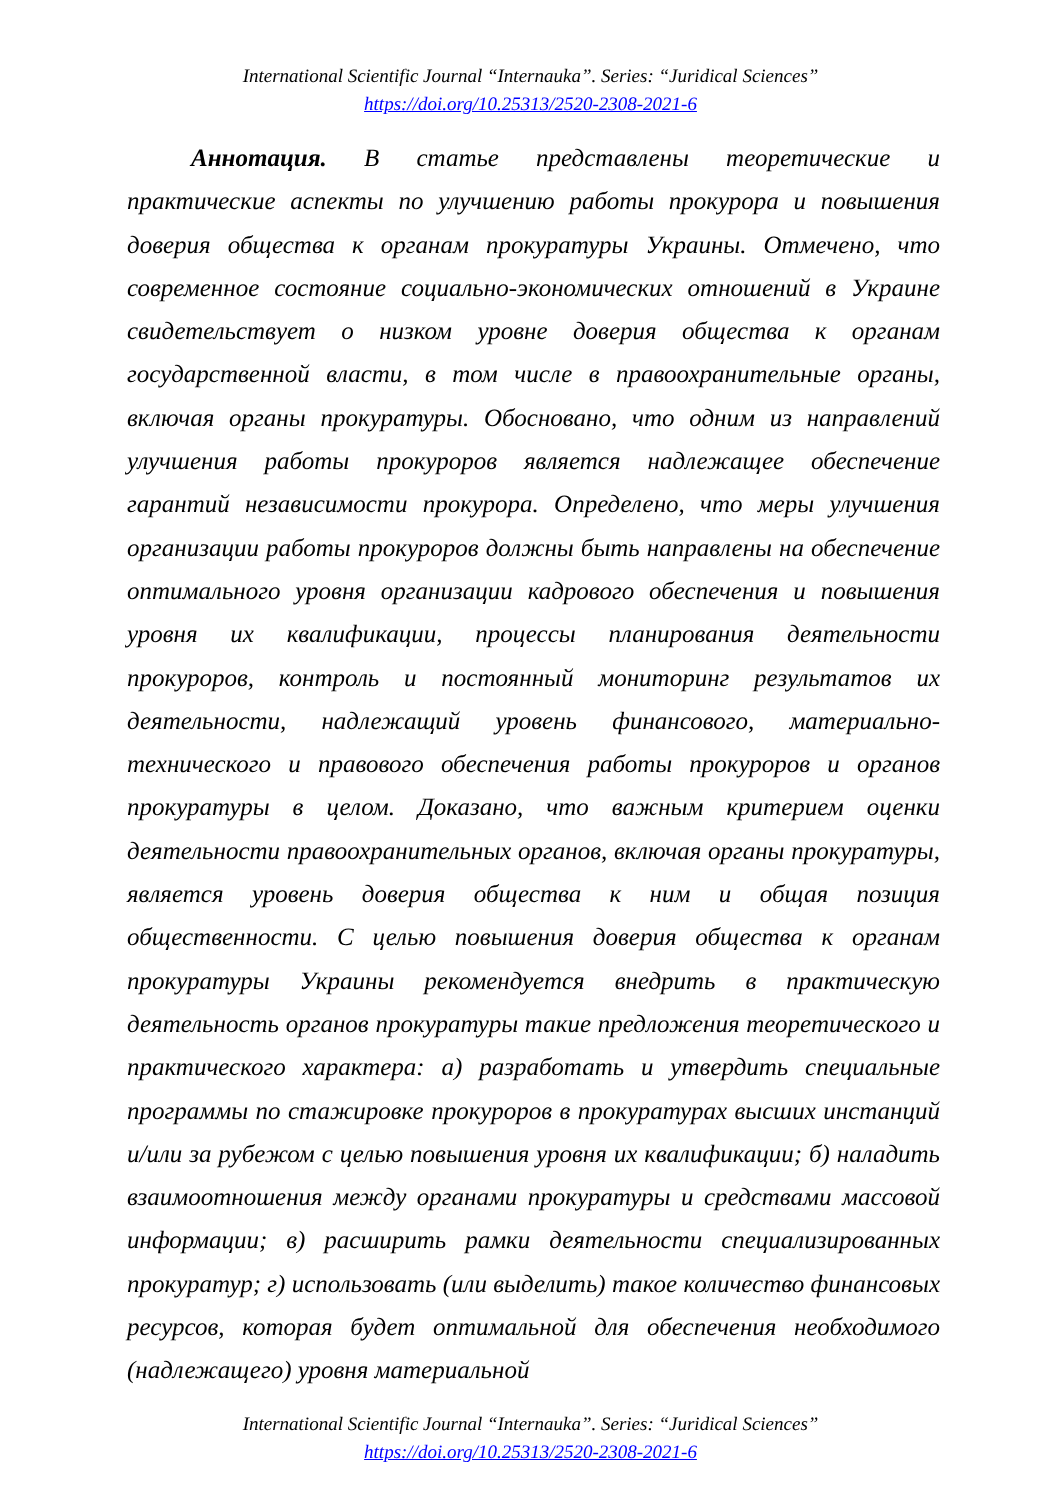International Scientific Journal “Internauka”. Series: “Juridical Sciences”
https://doi.org/10.25313/2520-2308-2021-6
Аннотация. В статье представлены теоретические и практические аспекты по улучшению работы прокурора и повышения доверия общества к органам прокуратуры Украины. Отмечено, что современное состояние социально-экономических отношений в Украине свидетельствует о низком уровне доверия общества к органам государственной власти, в том числе в правоохранительные органы, включая органы прокуратуры. Обосновано, что одним из направлений улучшения работы прокуроров является надлежащее обеспечение гарантий независимости прокурора. Определено, что меры улучшения организации работы прокуроров должны быть направлены на обеспечение оптимального уровня организации кадрового обеспечения и повышения уровня их квалификации, процессы планирования деятельности прокуроров, контроль и постоянный мониторинг результатов их деятельности, надлежащий уровень финансового, материально-технического и правового обеспечения работы прокуроров и органов прокуратуры в целом. Доказано, что важным критерием оценки деятельности правоохранительных органов, включая органы прокуратуры, является уровень доверия общества к ним и общая позиция общественности. С целью повышения доверия общества к органам прокуратуры Украины рекомендуется внедрить в практическую деятельность органов прокуратуры такие предложения теоретического и практического характера: а) разработать и утвердить специальные программы по стажировке прокуроров в прокуратурах высших инстанций и/или за рубежом с целью повышения уровня их квалификации; б) наладить взаимоотношения между органами прокуратуры и средствами массовой информации; в) расширить рамки деятельности специализированных прокуратур; г) использовать (или выделить) такое количество финансовых ресурсов, которая будет оптимальной для обеспечения необходимого (надлежащего) уровня материальной
International Scientific Journal “Internauka”. Series: “Juridical Sciences”
https://doi.org/10.25313/2520-2308-2021-6